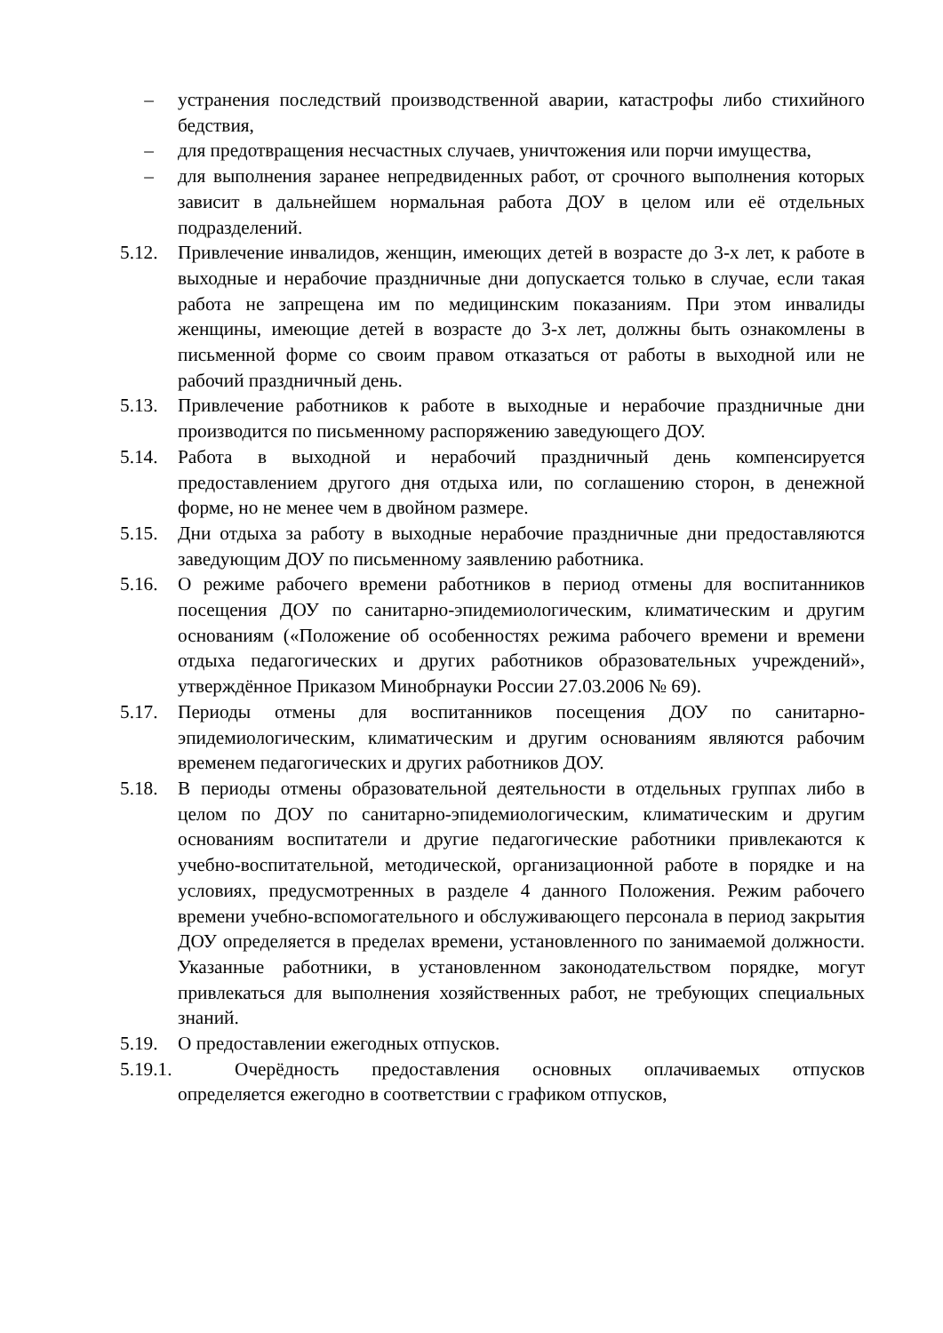– устранения последствий производственной аварии, катастрофы либо стихийного бедствия,
– для предотвращения несчастных случаев, уничтожения или порчи имущества,
– для выполнения заранее непредвиденных работ, от срочного выполнения которых зависит в дальнейшем нормальная работа ДОУ в целом или её отдельных подразделений.
5.12. Привлечение инвалидов, женщин, имеющих детей в возрасте до 3-х лет, к работе в выходные и нерабочие праздничные дни допускается только в случае, если такая работа не запрещена им по медицинским показаниям. При этом инвалиды женщины, имеющие детей в возрасте до 3-х лет, должны быть ознакомлены в письменной форме со своим правом отказаться от работы в выходной или не рабочий праздничный день.
5.13. Привлечение работников к работе в выходные и нерабочие праздничные дни производится по письменному распоряжению заведующего ДОУ.
5.14. Работа в выходной и нерабочий праздничный день компенсируется предоставлением другого дня отдыха или, по соглашению сторон, в денежной форме, но не менее чем в двойном размере.
5.15. Дни отдыха за работу в выходные нерабочие праздничные дни предоставляются заведующим ДОУ по письменному заявлению работника.
5.16. О режиме рабочего времени работников в период отмены для воспитанников посещения ДОУ по санитарно-эпидемиологическим, климатическим и другим основаниям («Положение об особенностях режима рабочего времени и времени отдыха педагогических и других работников образовательных учреждений», утверждённое Приказом Минобрнауки России 27.03.2006 № 69).
5.17. Периоды отмены для воспитанников посещения ДОУ по санитарно-эпидемиологическим, климатическим и другим основаниям являются рабочим временем педагогических и других работников ДОУ.
5.18. В периоды отмены образовательной деятельности в отдельных группах либо в целом по ДОУ по санитарно-эпидемиологическим, климатическим и другим основаниям воспитатели и другие педагогические работники привлекаются к учебно-воспитательной, методической, организационной работе в порядке и на условиях, предусмотренных в разделе 4 данного Положения. Режим рабочего времени учебно-вспомогательного и обслуживающего персонала в период закрытия ДОУ определяется в пределах времени, установленного по занимаемой должности. Указанные работники, в установленном законодательством порядке, могут привлекаться для выполнения хозяйственных работ, не требующих специальных знаний.
5.19. О предоставлении ежегодных отпусков.
5.19.1. Очерёдность предоставления основных оплачиваемых отпусков определяется ежегодно в соответствии с графиком отпусков,